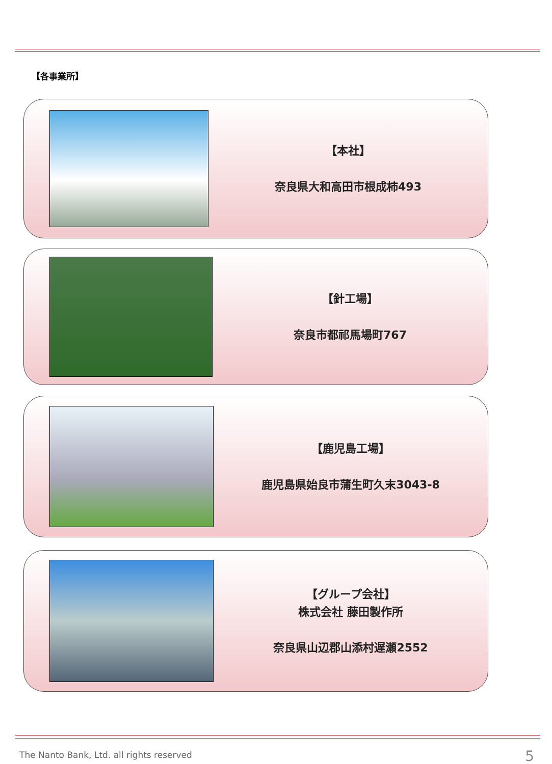【各事業所】
【本社】
奈良県大和高田市根成柿493
【針工場】
奈良市都祁馬場町767
【鹿児島工場】
鹿児島県始良市蒲生町久末3043-8
【グループ会社】
株式会社 藤田製作所
奈良県山辺郡山添村遅瀬2552
The Nanto Bank, Ltd. all rights reserved
5